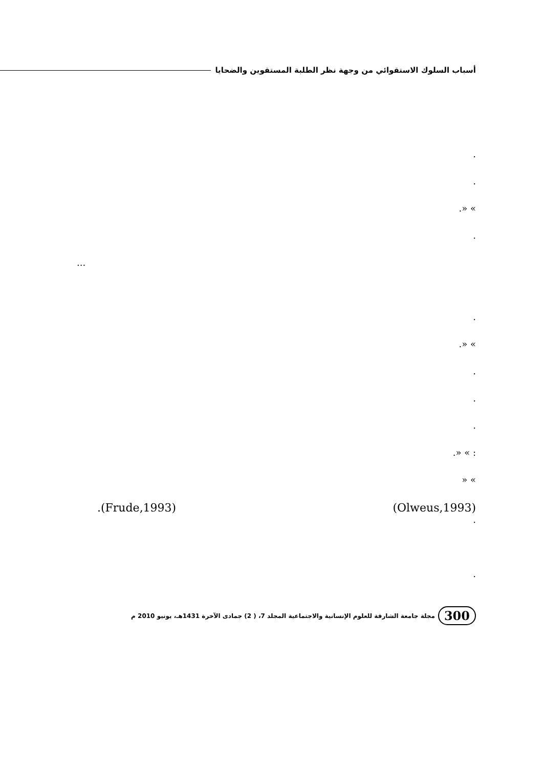أسباب السلوك الاستقوائي من وجهة نظر الطلبة المستقوين والضحايا
.
.
» «.
.
...
.
» «.
.
.
.
: » «.
» «
.(Frude,1993) (Olweus,1993)
.
.
300 مجلة جامعة الشارقة للعلوم الإنسانية والاجتماعية المجلد 7، ( 2) جمادى الآخرة 1431هـ، يونيو 2010 م